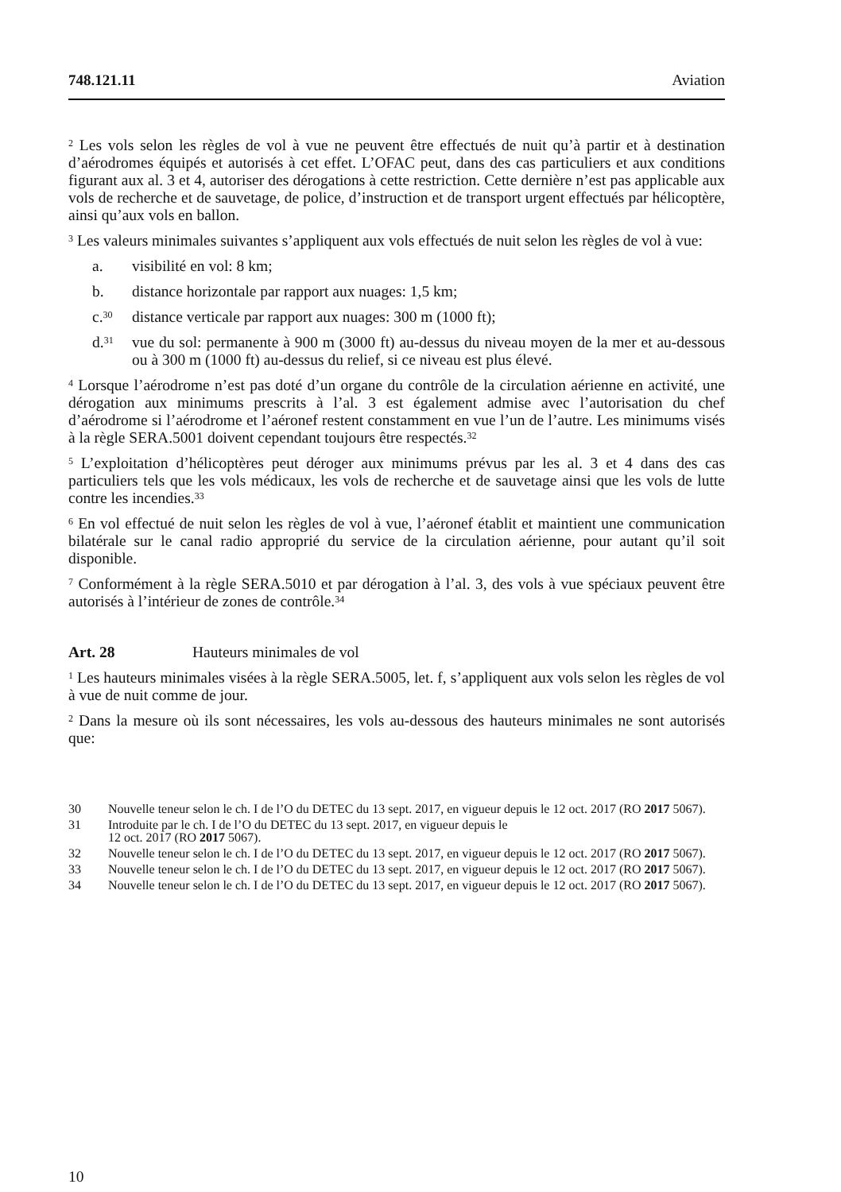748.121.11 Aviation
<sup>2</sup> Les vols selon les règles de vol à vue ne peuvent être effectués de nuit qu’à partir et à destination d’aérodromes équipés et autorisés à cet effet. L’OFAC peut, dans des cas particuliers et aux conditions figurant aux al. 3 et 4, autoriser des dérogations à cette restriction. Cette dernière n’est pas applicable aux vols de recherche et de sauvetage, de police, d’instruction et de transport urgent effectués par hélicoptère, ainsi qu’aux vols en ballon.
<sup>3</sup> Les valeurs minimales suivantes s’appliquent aux vols effectués de nuit selon les règles de vol à vue:
a. visibilité en vol: 8 km;
b. distance horizontale par rapport aux nuages: 1,5 km;
c.<sup>30</sup> distance verticale par rapport aux nuages: 300 m (1000 ft);
d.<sup>31</sup> vue du sol: permanente à 900 m (3000 ft) au-dessus du niveau moyen de la mer et au-dessous ou à 300 m (1000 ft) au-dessus du relief, si ce niveau est plus élevé.
<sup>4</sup> Lorsque l’aérodrome n’est pas doté d’un organe du contrôle de la circulation aérienne en activité, une dérogation aux minimums prescrits à l’al. 3 est également admise avec l’autorisation du chef d’aérodrome si l’aérodrome et l’aéronef restent constamment en vue l’un de l’autre. Les minimums visés à la règle SERA.5001 doivent cependant toujours être respectés.<sup>32</sup>
<sup>5</sup> L’exploitation d’hélicoptères peut déroger aux minimums prévus par les al. 3 et 4 dans des cas particuliers tels que les vols médicaux, les vols de recherche et de sauvetage ainsi que les vols de lutte contre les incendies.<sup>33</sup>
<sup>6</sup> En vol effectué de nuit selon les règles de vol à vue, l’aéronef établit et maintient une communication bilatérale sur le canal radio approprié du service de la circulation aérienne, pour autant qu’il soit disponible.
<sup>7</sup> Conformément à la règle SERA.5010 et par dérogation à l’al. 3, des vols à vue spéciaux peuvent être autorisés à l’intérieur de zones de contrôle.<sup>34</sup>
Art. 28 Hauteurs minimales de vol
<sup>1</sup> Les hauteurs minimales visées à la règle SERA.5005, let. f, s’appliquent aux vols selon les règles de vol à vue de nuit comme de jour.
<sup>2</sup> Dans la mesure où ils sont nécessaires, les vols au-dessous des hauteurs minimales ne sont autorisés que:
30 Nouvelle teneur selon le ch. I de l’O du DETEC du 13 sept. 2017, en vigueur depuis le 12 oct. 2017 (RO 2017 5067).
31 Introduite par le ch. I de l’O du DETEC du 13 sept. 2017, en vigueur depuis le
12 oct. 2017 (RO 2017 5067).
32 Nouvelle teneur selon le ch. I de l’O du DETEC du 13 sept. 2017, en vigueur depuis le 12 oct. 2017 (RO 2017 5067).
33 Nouvelle teneur selon le ch. I de l’O du DETEC du 13 sept. 2017, en vigueur depuis le 12 oct. 2017 (RO 2017 5067).
34 Nouvelle teneur selon le ch. I de l’O du DETEC du 13 sept. 2017, en vigueur depuis le 12 oct. 2017 (RO 2017 5067).
10